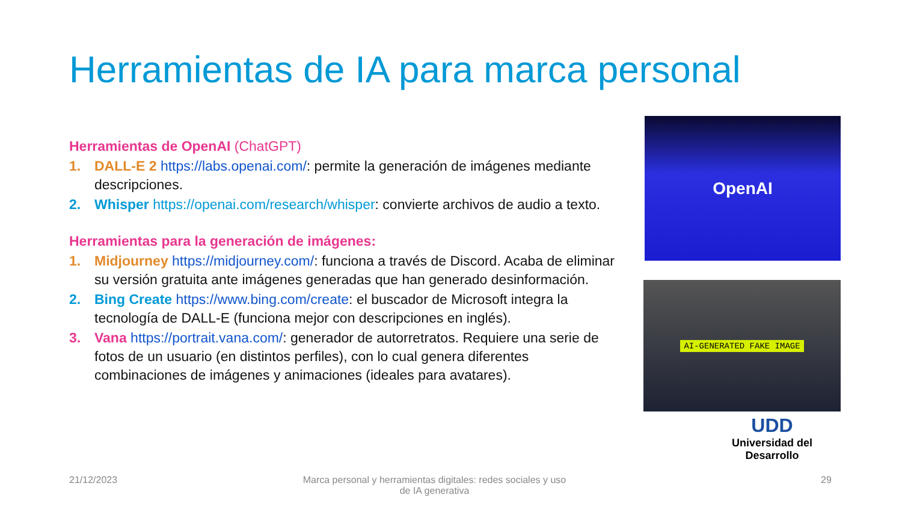Herramientas de IA para marca personal
Herramientas de OpenAI (ChatGPT)
1. DALL-E 2 https://labs.openai.com/: permite la generación de imágenes mediante descripciones.
2. Whisper https://openai.com/research/whisper: convierte archivos de audio a texto.
Herramientas para la generación de imágenes:
1. Midjourney https://midjourney.com/: funciona a través de Discord. Acaba de eliminar su versión gratuita ante imágenes generadas que han generado desinformación.
2. Bing Create https://www.bing.com/create: el buscador de Microsoft integra la tecnología de DALL-E (funciona mejor con descripciones en inglés).
3. Vana https://portrait.vana.com/: generador de autorretratos. Requiere una serie de fotos de un usuario (en distintos perfiles), con lo cual genera diferentes combinaciones de imágenes y animaciones (ideales para avatares).
OpenAI
AI-GENERATED FAKE IMAGE
UDD
Universidad del Desarrollo
21/12/2023
Marca personal y herramientas digitales: redes sociales y uso de IA generativa
29